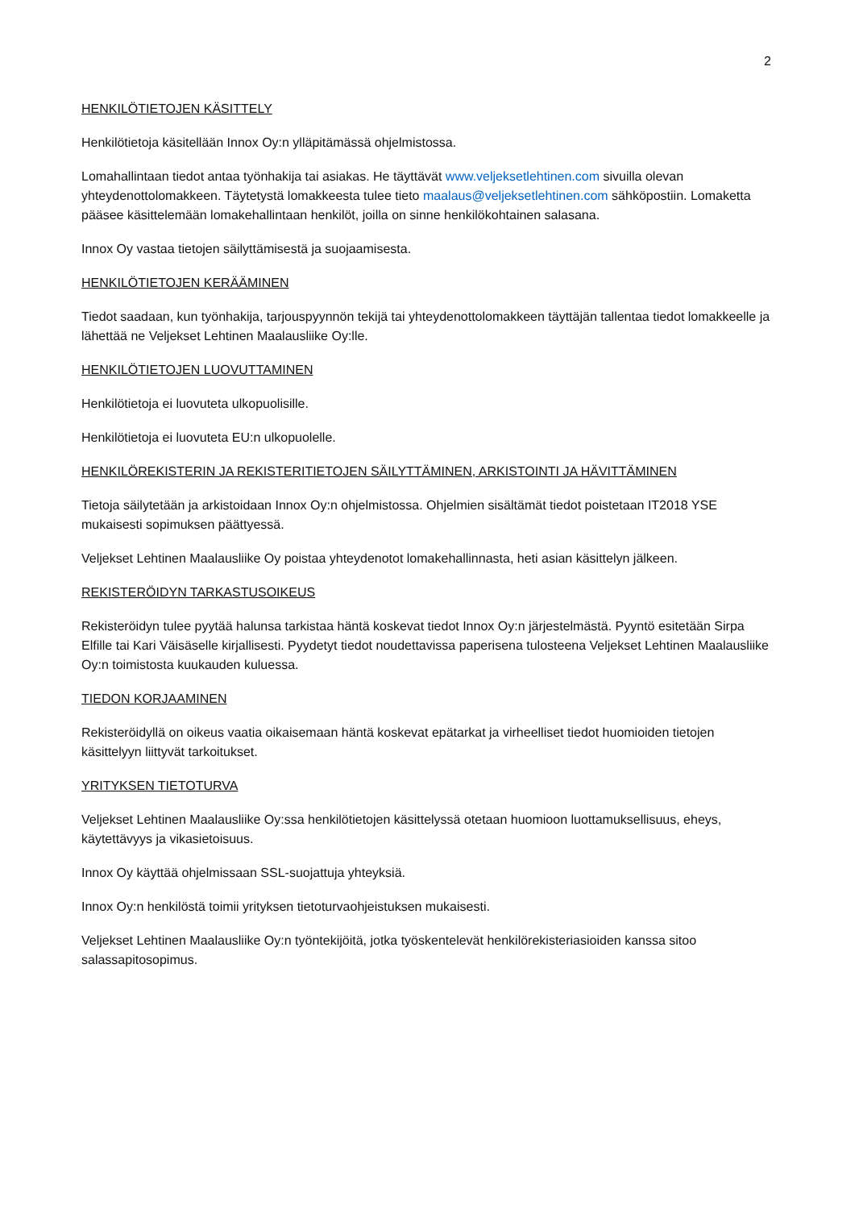2
HENKILÖTIETOJEN KÄSITTELY
Henkilötietoja käsitellään Innox Oy:n ylläpitämässä ohjelmistossa.
Lomahallintaan tiedot antaa työnhakija tai asiakas. He täyttävät www.veljeksetlehtinen.com sivuilla olevan yhteydenottolomakkeen. Täytetystä lomakkeesta tulee tieto maalaus@veljeksetlehtinen.com sähköpostiin. Lomaketta pääsee käsittelemään lomakehallintaan henkilöt, joilla on sinne henkilökohtainen salasana.
Innox Oy vastaa tietojen säilyttämisestä ja suojaamisesta.
HENKILÖTIETOJEN KERÄÄMINEN
Tiedot saadaan, kun työnhakija, tarjouspyynnön tekijä tai yhteydenottolomakkeen täyttäjän tallentaa tiedot lomakkeelle ja lähettää ne Veljekset Lehtinen Maalausliike Oy:lle.
HENKILÖTIETOJEN LUOVUTTAMINEN
Henkilötietoja ei luovuteta ulkopuolisille.
Henkilötietoja ei luovuteta EU:n ulkopuolelle.
HENKILÖREKISTERIN JA REKISTERITIETOJEN SÄILYTTÄMINEN, ARKISTOINTI JA HÄVITTÄMINEN
Tietoja säilytetään ja arkistoidaan Innox Oy:n ohjelmistossa. Ohjelmien sisältämät tiedot poistetaan IT2018 YSE mukaisesti sopimuksen päättyessä.
Veljekset Lehtinen Maalausliike Oy poistaa yhteydenotot lomakehallinnasta, heti asian käsittelyn jälkeen.
REKISTERÖIDYN TARKASTUSOIKEUS
Rekisteröidyn tulee pyytää halunsa tarkistaa häntä koskevat tiedot Innox Oy:n järjestelmästä. Pyyntö esitetään Sirpa Elfille tai Kari Väisäselle kirjallisesti. Pyydetyt tiedot noudettavissa paperisena tulosteena Veljekset Lehtinen Maalausliike Oy:n toimistosta kuukauden kuluessa.
TIEDON KORJAAMINEN
Rekisteröidyllä on oikeus vaatia oikaisemaan häntä koskevat epätarkat ja virheelliset tiedot huomioiden tietojen käsittelyyn liittyvät tarkoitukset.
YRITYKSEN TIETOTURVA
Veljekset Lehtinen Maalausliike Oy:ssa henkilötietojen käsittelyssä otetaan huomioon luottamuksellisuus, eheys, käytettävyys ja vikasietoisuus.
Innox Oy käyttää ohjelmissaan SSL-suojattuja yhteyksiä.
Innox Oy:n henkilöstä toimii yrityksen tietoturvaohjeistuksen mukaisesti.
Veljekset Lehtinen Maalausliike Oy:n työntekijöitä, jotka työskentelevät henkilörekisteriasioiden kanssa sitoo salassapitosopimus.